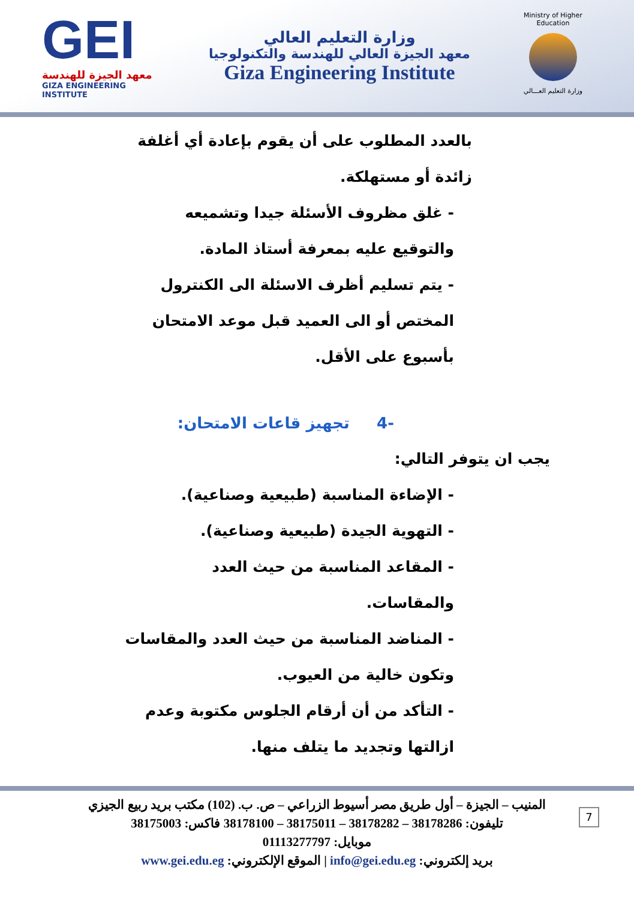GEI
معهد الجيزة للهندسة
GIZA ENGINEERING INSTITUTE
وزارة التعليم العالي
معهد الجيزة العالي للهندسة والتكنولوجيا
Giza Engineering Institute
Ministry of Higher Education
وزارة التعليم العـــالي
بالعدد المطلوب على أن يقوم بإعادة أي أغلفة زائدة أو مستهلكة.
- غلق مظروف الأسئلة جيدا وتشميعه والتوقيع عليه بمعرفة أستاذ المادة.
- يتم تسليم أظرف الاسئلة الى الكنترول المختص أو الى العميد قبل موعد الامتحان بأسبوع على الأقل.
-4 تجهيز قاعات الامتحان:
يجب ان يتوفر التالي:
- الإضاءة المناسبة (طبيعية وصناعية).
- التهوية الجيدة (طبيعية وصناعية).
- المقاعد المناسبة من حيث العدد والمقاسات.
- المناضد المناسبة من حيث العدد والمقاسات وتكون خالية من العيوب.
- التأكد من أن أرقام الجلوس مكتوبة وعدم ازالتها وتجديد ما يتلف منها.
المنيب – الجيزة – أول طريق مصر أسيوط الزراعي – ص. ب. (102) مكتب بريد ربيع الجيزي
تليفون: 38178286 – 38178282 – 38175011 – 38178100 فاكس: 38175003
موبايل: 01113277797
بريد إلكتروني: info@gei.edu.eg | الموقع الإلكتروني: www.gei.edu.eg
7